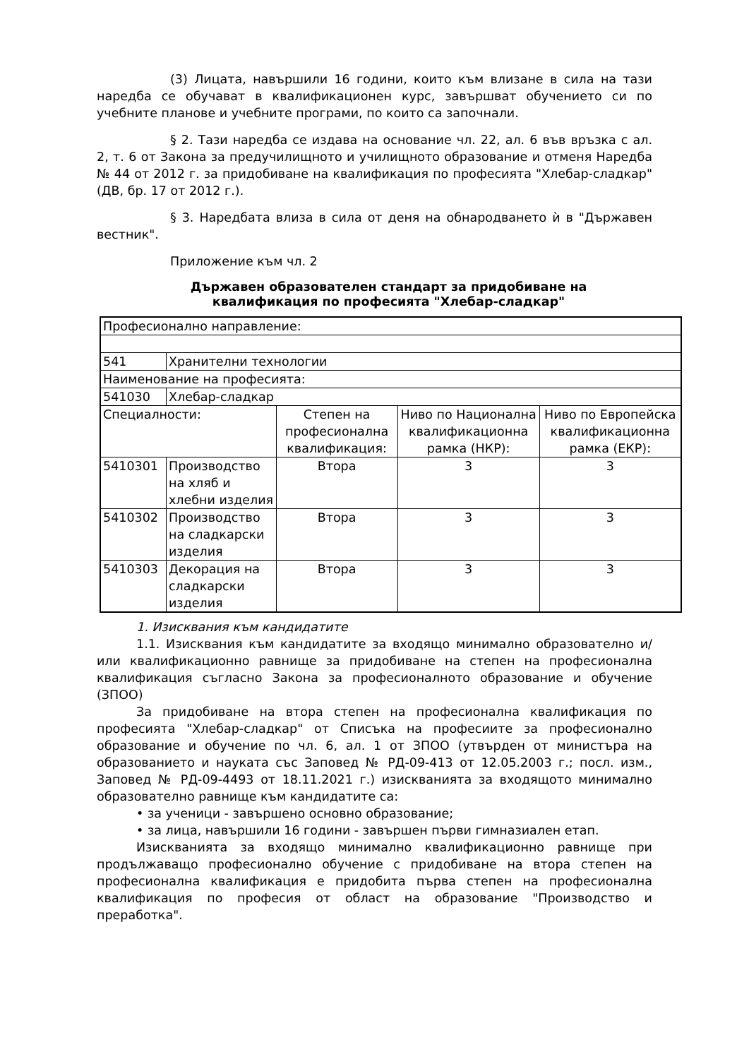(3) Лицата, навършили 16 години, които към влизане в сила на тази наредба се обучават в квалификационен курс, завършват обучението си по учебните планове и учебните програми, по които са започнали.
§ 2. Тази наредба се издава на основание чл. 22, ал. 6 във връзка с ал. 2, т. 6 от Закона за предучилищното и училищното образование и отменя Наредба № 44 от 2012 г. за придобиване на квалификация по професията "Хлебар-сладкар" (ДВ, бр. 17 от 2012 г.).
§ 3. Наредбата влиза в сила от деня на обнародването ѝ в "Държавен вестник".
Приложение към чл. 2
Държавен образователен стандарт за придобиване на
квалификация по професията "Хлебар-сладкар"
| Професионално направление: | | | | |
| 541 | Хранителни технологии | | | |
| Наименование на професията: | | | | |
| 541030 | Хлебар-сладкар | | | |
| Специалности: | | Степен на професионална квалификация: | Ниво по Национална квалификационна рамка (НКР): | Ниво по Европейска квалификационна рамка (ЕКР): |
| 5410301 | Производство на хляб и хлебни изделия | Втора | 3 | 3 |
| 5410302 | Производство на сладкарски изделия | Втора | 3 | 3 |
| 5410303 | Декорация на сладкарски изделия | Втора | 3 | 3 |
1. Изисквания към кандидатите
1.1. Изисквания към кандидатите за входящо минимално образователно и/или квалификационно равнище за придобиване на степен на професионална квалификация съгласно Закона за професионалното образование и обучение (ЗПОО)
За придобиване на втора степен на професионална квалификация по професията "Хлебар-сладкар" от Списъка на професиите за професионално образование и обучение по чл. 6, ал. 1 от ЗПОО (утвърден от министъра на образованието и науката със Заповед № РД-09-413 от 12.05.2003 г.; посл. изм., Заповед № РД-09-4493 от 18.11.2021 г.) изискванията за входящото минимално образователно равнище към кандидатите са:
• за ученици - завършено основно образование;
• за лица, навършили 16 години - завършен първи гимназиален етап.
Изискванията за входящо минимално квалификационно равнище при продължаващо професионално обучение с придобиване на втора степен на професионална квалификация е придобита първа степен на професионална квалификация по професия от област на образование "Производство и преработка".